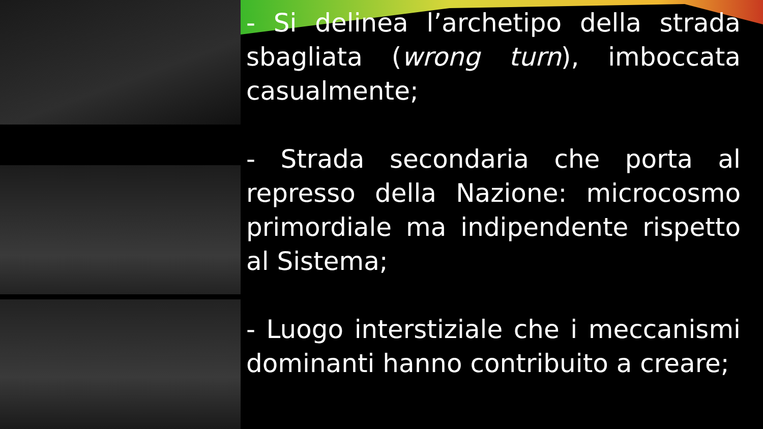- Si delinea l’archetipo della strada sbagliata (wrong turn), imboccata casualmente;
- Strada secondaria che porta al represso della Nazione: microcosmo primordiale ma indipendente rispetto al Sistema;
- Luogo interstiziale che i meccanismi dominanti hanno contribuito a creare;